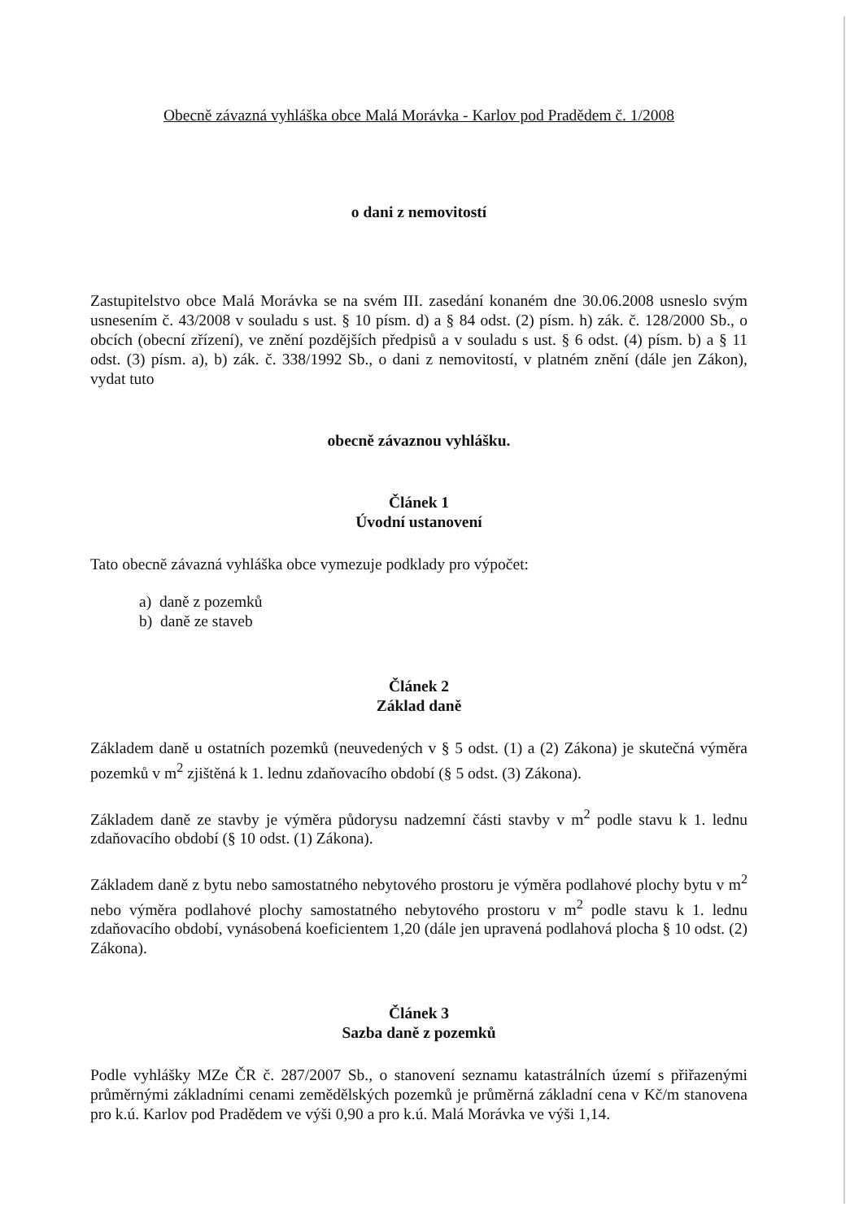Obecně závazná vyhláška obce Malá Morávka - Karlov pod Pradědem č. 1/2008
o dani z nemovitostí
Zastupitelstvo obce Malá Morávka se na svém III. zasedání konaném dne 30.06.2008 usneslo svým usnesením č. 43/2008 v souladu s ust. § 10 písm. d) a § 84 odst. (2) písm. h) zák. č. 128/2000 Sb., o obcích (obecní zřízení), ve znění pozdějších předpisů a v souladu s ust. § 6 odst. (4) písm. b) a § 11 odst. (3) písm. a), b) zák. č. 338/1992 Sb., o dani z nemovitostí, v platném znění (dále jen Zákon), vydat tuto
obecně závaznou vyhlášku.
Článek 1
Úvodní ustanovení
Tato obecně závazná vyhláška obce vymezuje podklady pro výpočet:
a) daně z pozemků
b) daně ze staveb
Článek 2
Základ daně
Základem daně u ostatních pozemků (neuvedených v § 5 odst. (1) a (2) Zákona) je skutečná výměra pozemků v m<sup>2</sup> zjištěná k 1. lednu zdaňovacího období (§ 5 odst. (3) Zákona).
Základem daně ze stavby je výměra půdorysu nadzemní části stavby v m<sup>2</sup> podle stavu k 1. lednu zdaňovacího období (§ 10 odst. (1) Zákona).
Základem daně z bytu nebo samostatného nebytového prostoru je výměra podlahové plochy bytu v m<sup>2</sup> nebo výměra podlahové plochy samostatného nebytového prostoru v m<sup>2</sup> podle stavu k 1. lednu zdaňovacího období, vynásobená koeficientem 1,20 (dále jen upravená podlahová plocha § 10 odst. (2) Zákona).
Článek 3
Sazba daně z pozemků
Podle vyhlášky MZe ČR č. 287/2007 Sb., o stanovení seznamu katastrálních území s přiřazenými průměrnými základními cenami zemědělských pozemků je průměrná základní cena v Kč/m stanovena pro k.ú. Karlov pod Pradědem ve výši 0,90 a pro k.ú. Malá Morávka ve výši 1,14.